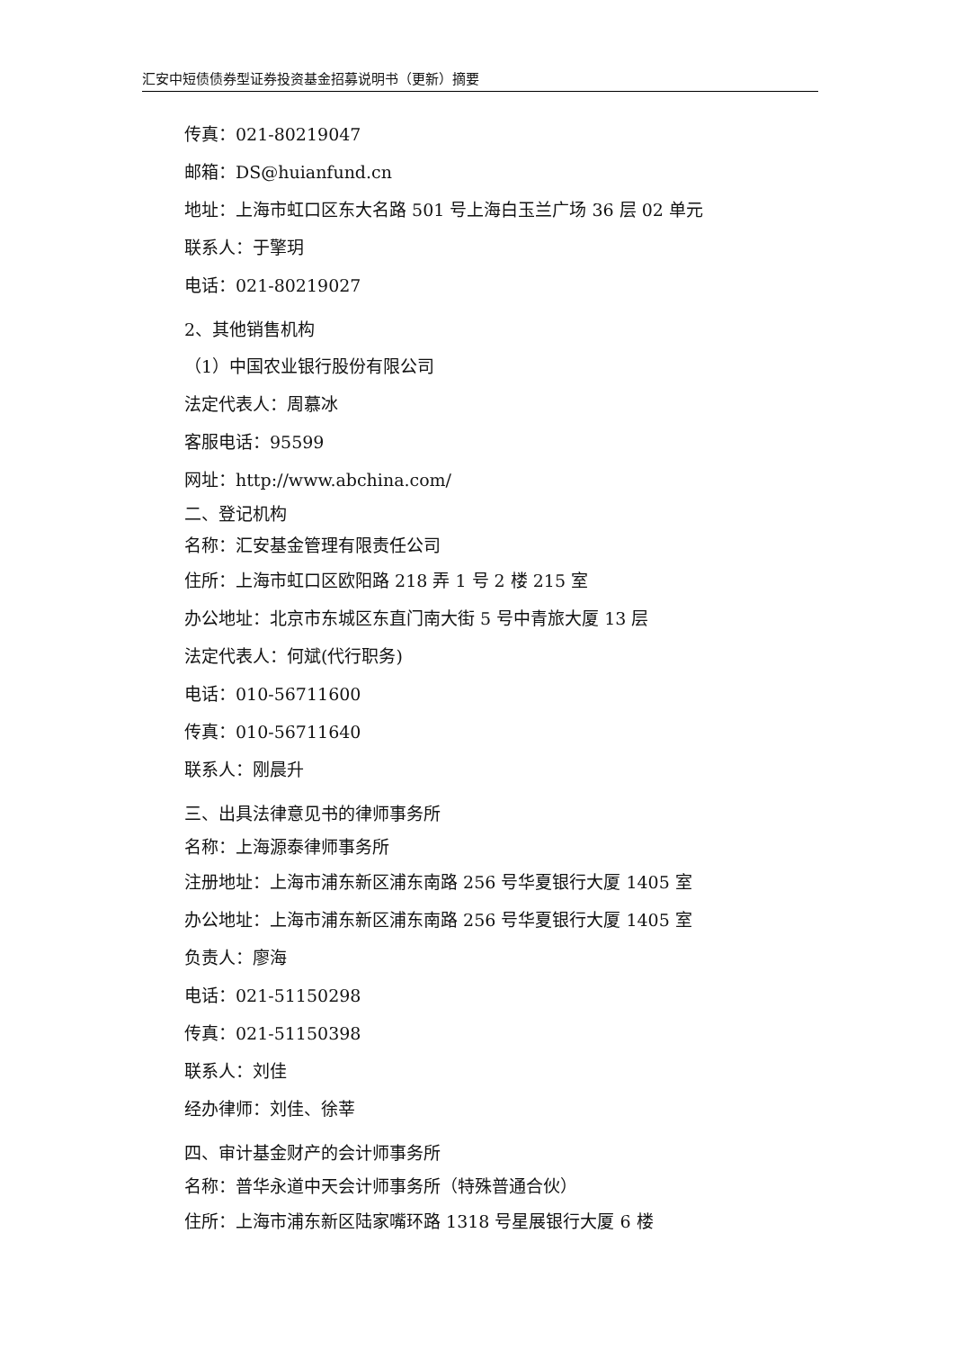汇安中短债债券型证券投资基金招募说明书（更新）摘要
传真：021-80219047
邮箱：DS@huianfund.cn
地址：上海市虹口区东大名路 501 号上海白玉兰广场 36 层 02 单元
联系人：于擎玥
电话：021-80219027
2、其他销售机构
（1）中国农业银行股份有限公司
法定代表人：周慕冰
客服电话：95599
网址：http://www.abchina.com/
二、登记机构
名称：汇安基金管理有限责任公司
住所：上海市虹口区欧阳路 218 弄 1 号 2 楼 215 室
办公地址：北京市东城区东直门南大街 5 号中青旅大厦 13 层
法定代表人：何斌(代行职务)
电话：010-56711600
传真：010-56711640
联系人：刚晨升
三、出具法律意见书的律师事务所
名称：上海源泰律师事务所
注册地址：上海市浦东新区浦东南路 256 号华夏银行大厦 1405 室
办公地址：上海市浦东新区浦东南路 256 号华夏银行大厦 1405 室
负责人：廖海
电话：021-51150298
传真：021-51150398
联系人：刘佳
经办律师：刘佳、徐莘
四、审计基金财产的会计师事务所
名称：普华永道中天会计师事务所（特殊普通合伙）
住所：上海市浦东新区陆家嘴环路 1318 号星展银行大厦 6 楼